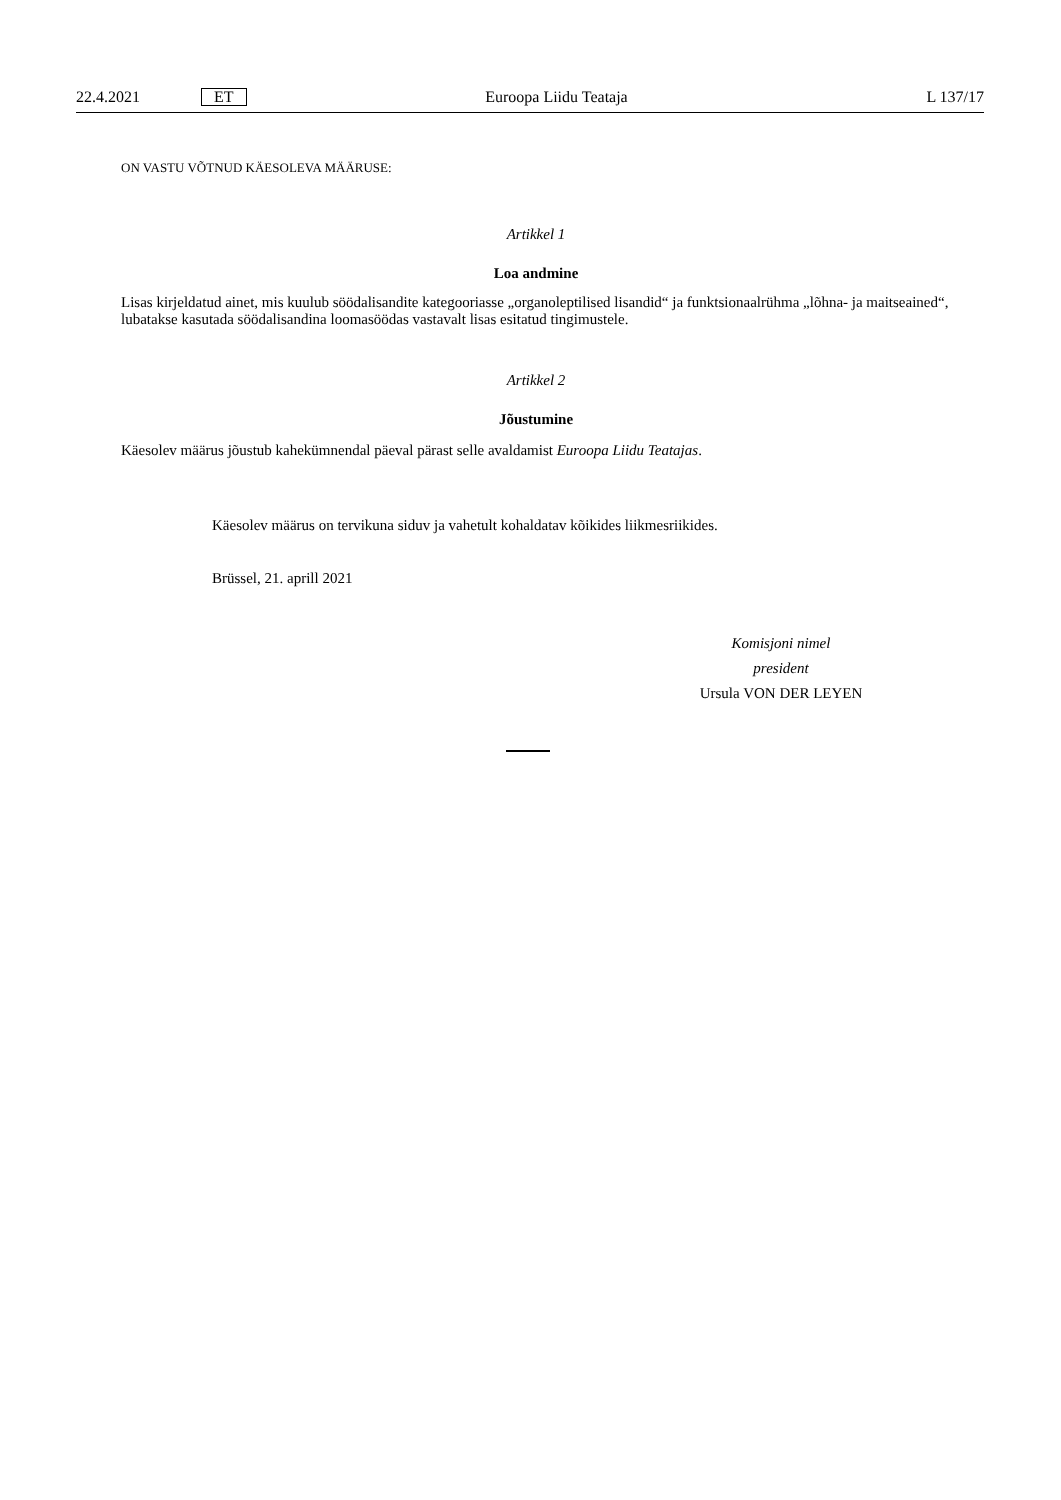22.4.2021 ET Euroopa Liidu Teataja L 137/17
ON VASTU VÕTNUD KÄESOLEVA MÄÄRUSE:
Artikkel 1
Loa andmine
Lisas kirjeldatud ainet, mis kuulub söödalisandite kategooriasse „organoleptilised lisandid“ ja funktsionaalrühma „lõhna- ja maitseained“, lubatakse kasutada söödalisandina loomasöödas vastavalt lisas esitatud tingimustele.
Artikkel 2
Jõustumine
Käesolev määrus jõustub kahekümnendal päeval pärast selle avaldamist Euroopa Liidu Teatajas.
Käesolev määrus on tervikuna siduv ja vahetult kohaldatav kõikides liikmesriikides.
Brüssel, 21. aprill 2021
Komisjoni nimel
president
Ursula VON DER LEYEN